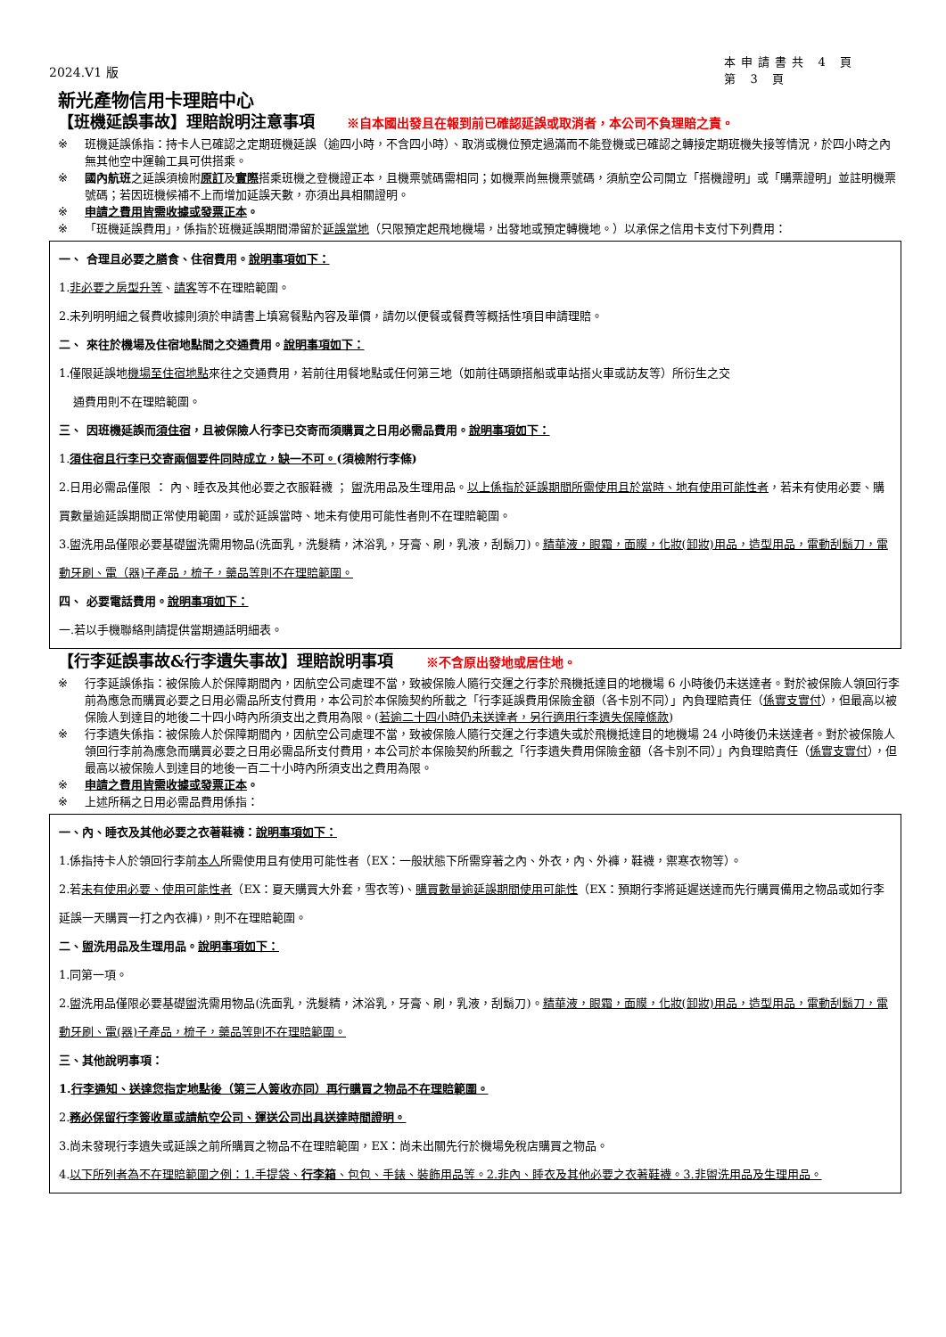2024.V1 版
本申請書共 4 頁
第 3 頁
新光產物信用卡理賠中心
【班機延誤事故】理賠說明注意事項 ※自本國出發且在報到前已確認延誤或取消者，本公司不負理賠之責。
※ 班機延誤係指：持卡人已確認之定期班機延誤（逾四小時，不含四小時）、取消或機位預定過滿而不能登機或已確認之轉接定期班機失接等情況，於四小時之內無其他空中運輸工具可供搭乘。
※ 國內航班之延誤須檢附原訂及實際搭乘班機之登機證正本，且機票號碼需相同；如機票尚無機票號碼，須航空公司開立「搭機證明」或「購票證明」並註明機票號碼；若因班機候補不上而增加延誤天數，亦須出具相關證明。
※ 申請之費用皆需收據或發票正本。
※ 「班機延誤費用」，係指於班機延誤期間滯留於延誤當地（只限預定起飛地機場，出發地或預定轉機地。）以承保之信用卡支付下列費用：
一、 合理且必要之膳食、住宿費用。說明事項如下：
1.非必要之房型升等、請客等不在理賠範圍。
2.未列明明細之餐費收據則須於申請書上填寫餐點內容及單價，請勿以便餐或餐費等概括性項目申請理賠。
二、 來往於機場及住宿地點間之交通費用。說明事項如下：
1.僅限延誤地機場至住宿地點來往之交通費用，若前往用餐地點或任何第三地（如前往碼頭搭船或車站搭火車或訪友等）所衍生之交
通費用則不在理賠範圍。
三、 因班機延誤而須住宿，且被保險人行李已交寄而須購買之日用必需品費用。說明事項如下：
1.須住宿且行李已交寄兩個要件同時成立，缺一不可。(須檢附行李條)
2.日用必需品僅限 ： 內、睡衣及其他必要之衣服鞋襪 ； 盥洗用品及生理用品。以上係指於延誤期間所需使用且於當時、地有使用可能性者，若未有使用必要、購買數量逾延誤期間正常使用範圍，或於延誤當時、地未有使用可能性者則不在理賠範圍。
3.盥洗用品僅限必要基礎盥洗需用物品(洗面乳，洗髮精，沐浴乳，牙膏、刷，乳液，刮鬍刀)。精華液，眼霜，面膜，化妝(卸妝)用品，造型用品，電動刮鬍刀，電動牙刷、電（器)子產品，梳子，藥品等則不在理賠範圍。
四、 必要電話費用。說明事項如下：
一.若以手機聯絡則請提供當期通話明細表。
【行李延誤事故&行李遺失事故】理賠說明事項 ※不含原出發地或居住地。
※ 行李延誤係指：被保險人於保障期間內，因航空公司處理不當，致被保險人隨行交運之行李於飛機抵達目的地機場 6 小時後仍未送達者。對於被保險人領回行李前為應急而購買必要之日用必需品所支付費用，本公司於本保險契約所載之「行李延誤費用保險金額（各卡別不同）」內負理賠責任（係實支實付），但最高以被保險人到達目的地後二十四小時內所須支出之費用為限。(若逾二十四小時仍未送達者，另行適用行李遺失保障條款)
※ 行李遺失係指：被保險人於保障期間內，因航空公司處理不當，致被保險人隨行交運之行李遺失或於飛機抵達目的地機場 24 小時後仍未送達者。對於被保險人領回行李前為應急而購買必要之日用必需品所支付費用，本公司於本保險契約所載之「行李遺失費用保險金額（各卡別不同）」內負理賠責任（係實支實付），但最高以被保險人到達目的地後一百二十小時內所須支出之費用為限。
※ 申請之費用皆需收據或發票正本。
※ 上述所稱之日用必需品費用係指：
一、內、睡衣及其他必要之衣著鞋襪：說明事項如下：
1.係指持卡人於領回行李前本人所需使用且有使用可能性者（EX：一般狀態下所需穿著之內、外衣，內、外褲，鞋襪，禦寒衣物等）。
2.若未有使用必要、使用可能性者（EX：夏天購買大外套，雪衣等)、購買數量逾延誤期間使用可能性（EX：預期行李將延遲送達而先行購買備用之物品或如行李延誤一天購買一打之內衣褲)，則不在理賠範圍。
二、盥洗用品及生理用品。說明事項如下：
1.同第一項。
2.盥洗用品僅限必要基礎盥洗需用物品(洗面乳，洗髮精，沐浴乳，牙膏、刷，乳液，刮鬍刀)。精華液，眼霜，面膜，化妝(卸妝)用品，造型用品，電動刮鬍刀，電動牙刷、電(器)子產品，梳子，藥品等則不在理賠範圍。
三、其他說明事項：
1.行李通知、送達您指定地點後（第三人簽收亦同）再行購買之物品不在理賠範圍。
2.務必保留行李簽收單或請航空公司、運送公司出具送達時間證明。
3.尚未發現行李遺失或延誤之前所購買之物品不在理賠範圍，EX：尚未出關先行於機場免稅店購買之物品。
4.以下所列者為不在理賠範圍之例：1.手提袋、行李箱、包包、手錶、裝飾用品等。2.非內、睡衣及其他必要之衣著鞋襪。3.非盥洗用品及生理用品。